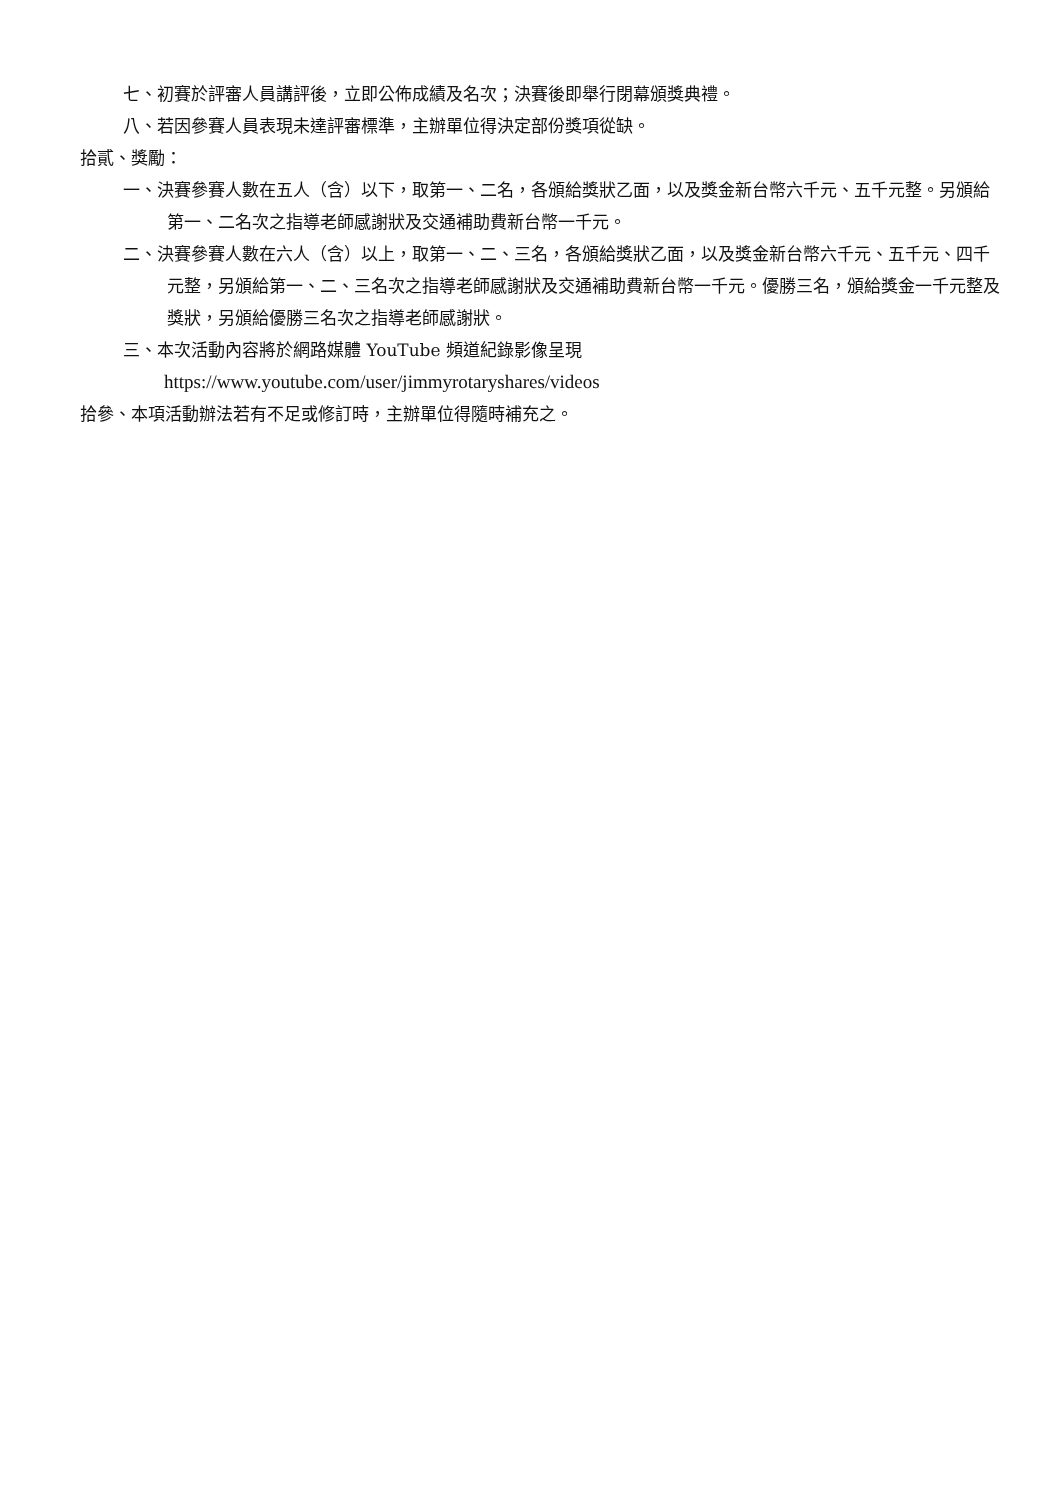七、初賽於評審人員講評後，立即公佈成績及名次；決賽後即舉行閉幕頒獎典禮。
八、若因參賽人員表現未達評審標準，主辦單位得決定部份獎項從缺。
拾貳、獎勵：
一、決賽參賽人數在五人（含）以下，取第一、二名，各頒給獎狀乙面，以及獎金新台幣六千元、五千元整。另頒給第一、二名次之指導老師感謝狀及交通補助費新台幣一千元。
二、決賽參賽人數在六人（含）以上，取第一、二、三名，各頒給獎狀乙面，以及獎金新台幣六千元、五千元、四千元整，另頒給第一、二、三名次之指導老師感謝狀及交通補助費新台幣一千元。優勝三名，頒給獎金一千元整及獎狀，另頒給優勝三名次之指導老師感謝狀。
三、本次活動內容將於網路媒體 YouTube 頻道紀錄影像呈現
https://www.youtube.com/user/jimmyrotaryshares/videos
拾參、本項活動辦法若有不足或修訂時，主辦單位得隨時補充之。